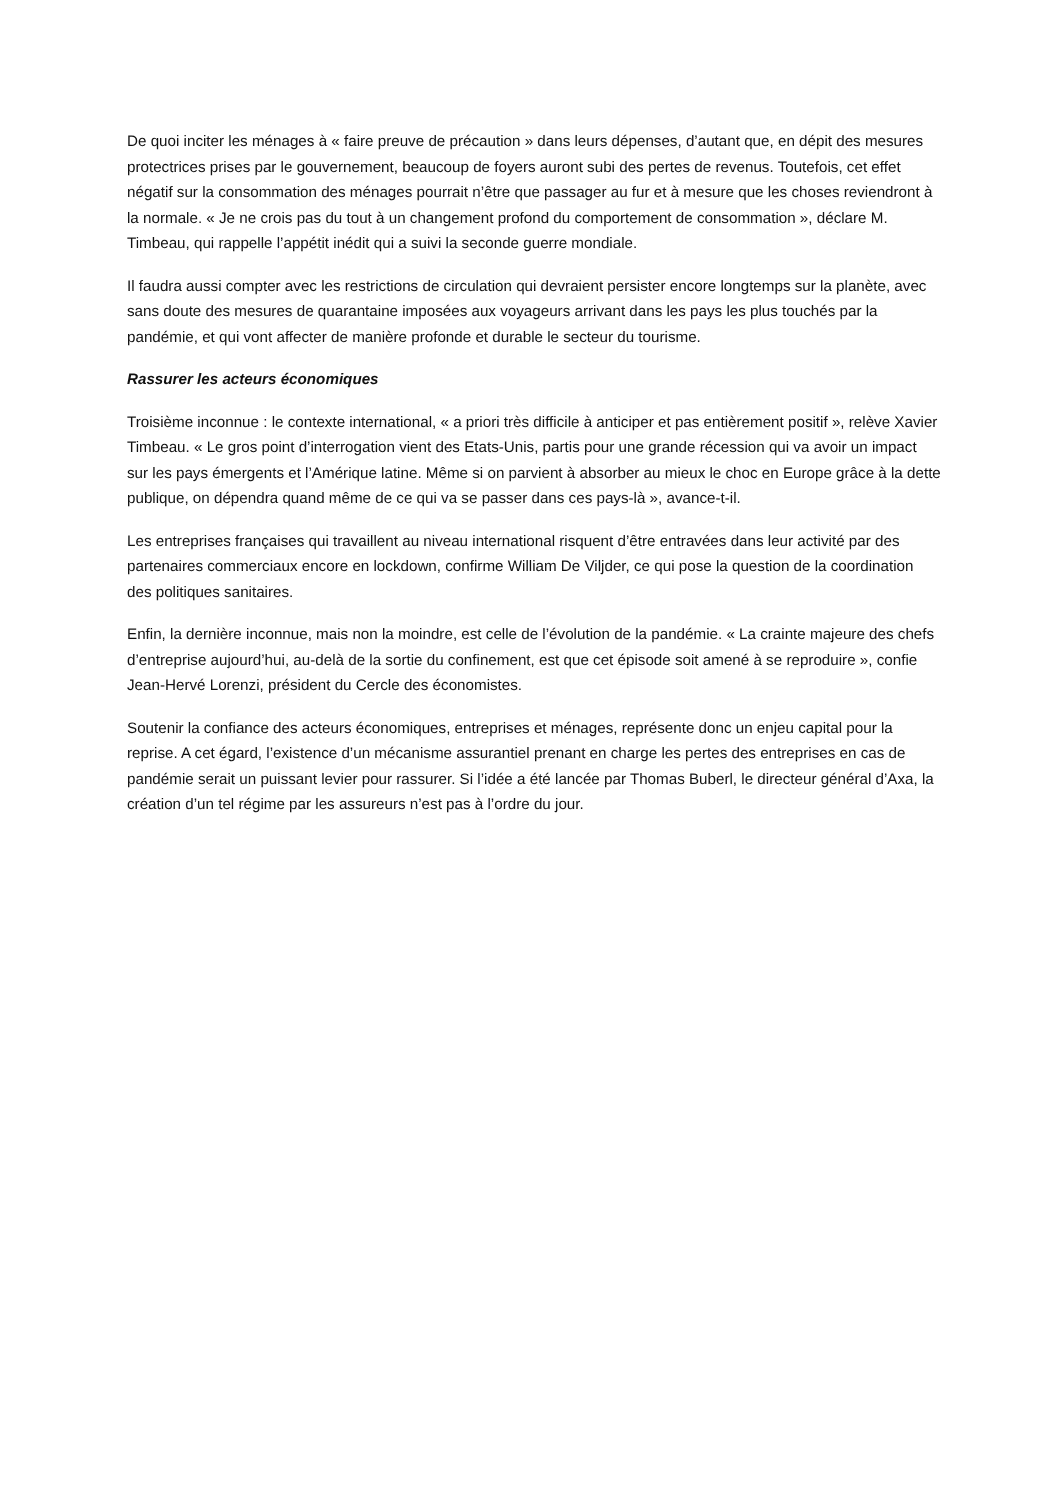De quoi inciter les ménages à « faire preuve de précaution » dans leurs dépenses, d’autant que, en dépit des mesures protectrices prises par le gouvernement, beaucoup de foyers auront subi des pertes de revenus. Toutefois, cet effet négatif sur la consommation des ménages pourrait n’être que passager au fur et à mesure que les choses reviendront à la normale. « Je ne crois pas du tout à un changement profond du comportement de consommation », déclare M. Timbeau, qui rappelle l’appétit inédit qui a suivi la seconde guerre mondiale.
Il faudra aussi compter avec les restrictions de circulation qui devraient persister encore longtemps sur la planète, avec sans doute des mesures de quarantaine imposées aux voyageurs arrivant dans les pays les plus touchés par la pandémie, et qui vont affecter de manière profonde et durable le secteur du tourisme.
Rassurer les acteurs économiques
Troisième inconnue : le contexte international, « a priori très difficile à anticiper et pas entièrement positif », relève Xavier Timbeau. « Le gros point d’interrogation vient des Etats-Unis, partis pour une grande récession qui va avoir un impact sur les pays émergents et l’Amérique latine. Même si on parvient à absorber au mieux le choc en Europe grâce à la dette publique, on dépendra quand même de ce qui va se passer dans ces pays-là », avance-t-il.
Les entreprises françaises qui travaillent au niveau international risquent d’être entravées dans leur activité par des partenaires commerciaux encore en lockdown, confirme William De Viljder, ce qui pose la question de la coordination des politiques sanitaires.
Enfin, la dernière inconnue, mais non la moindre, est celle de l’évolution de la pandémie. « La crainte majeure des chefs d’entreprise aujourd’hui, au-delà de la sortie du confinement, est que cet épisode soit amené à se reproduire », confie Jean-Hervé Lorenzi, président du Cercle des économistes.
Soutenir la confiance des acteurs économiques, entreprises et ménages, représente donc un enjeu capital pour la reprise. A cet égard, l’existence d’un mécanisme assurantiel prenant en charge les pertes des entreprises en cas de pandémie serait un puissant levier pour rassurer. Si l’idée a été lancée par Thomas Buberl, le directeur général d’Axa, la création d’un tel régime par les assureurs n’est pas à l’ordre du jour.